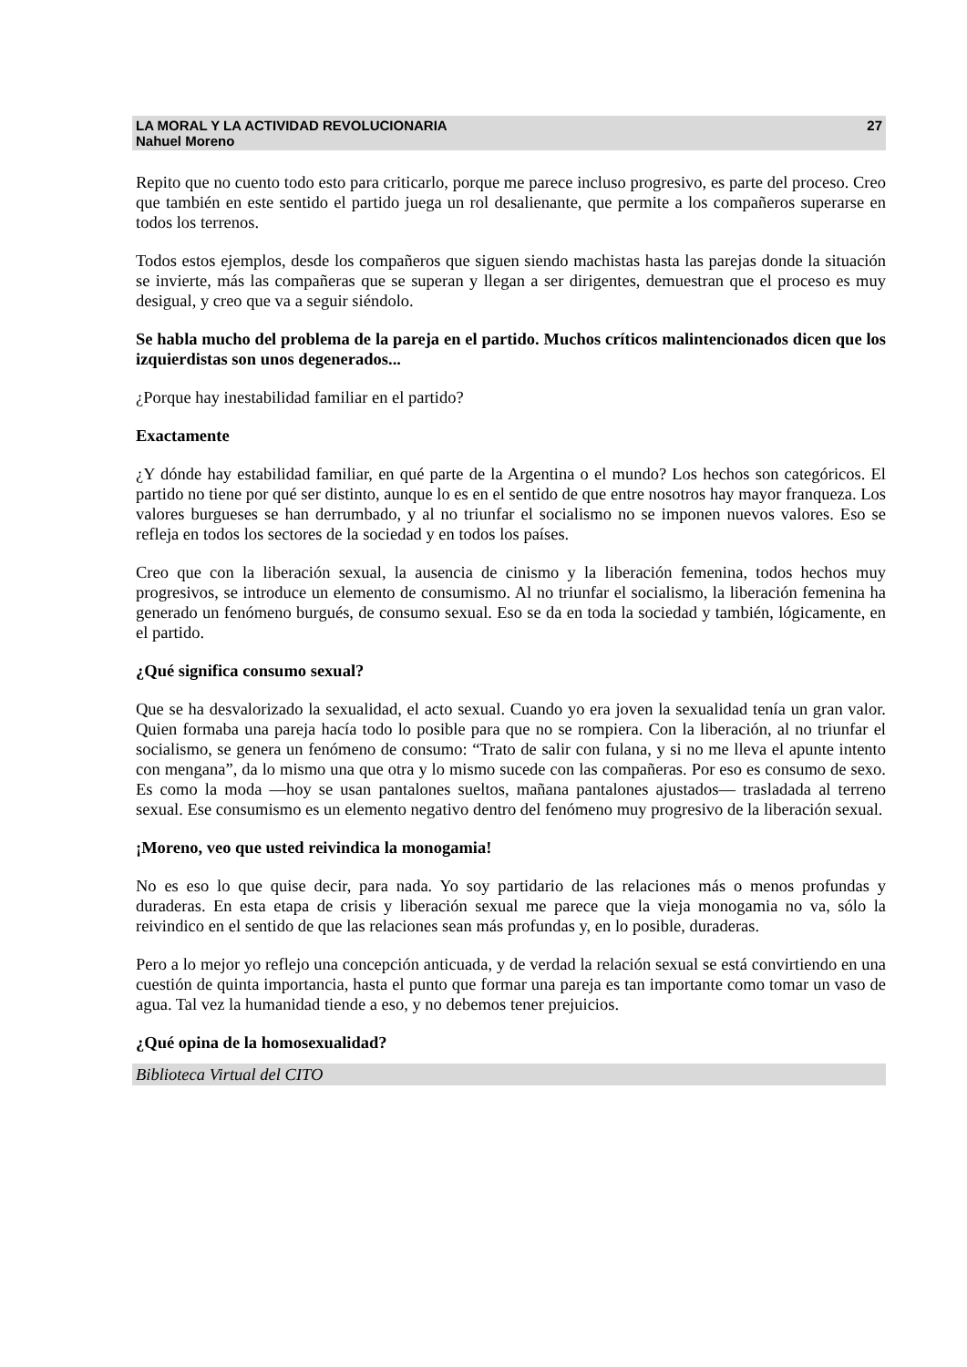LA MORAL Y LA ACTIVIDAD REVOLUCIONARIA
Nahuel Moreno
27
Repito que no cuento todo esto para criticarlo, porque me parece incluso progresivo, es parte del proceso. Creo que también en este sentido el partido juega un rol desalienante, que permite a los compañeros superarse en todos los terrenos.
Todos estos ejemplos, desde los compañeros que siguen siendo machistas hasta las parejas donde la situación se invierte, más las compañeras que se superan y llegan a ser dirigentes, demuestran que el proceso es muy desigual, y creo que va a seguir siéndolo.
Se habla mucho del problema de la pareja en el partido. Muchos críticos malintencionados dicen que los izquierdistas son unos degenerados...
¿Porque hay inestabilidad familiar en el partido?
Exactamente
¿Y dónde hay estabilidad familiar, en qué parte de la Argentina o el mundo? Los hechos son categóricos. El partido no tiene por qué ser distinto, aunque lo es en el sentido de que entre nosotros hay mayor franqueza. Los valores burgueses se han derrumbado, y al no triunfar el socialismo no se imponen nuevos valores. Eso se refleja en todos los sectores de la sociedad y en todos los países.
Creo que con la liberación sexual, la ausencia de cinismo y la liberación femenina, todos hechos muy progresivos, se introduce un elemento de consumismo. Al no triunfar el socialismo, la liberación femenina ha generado un fenómeno burgués, de consumo sexual. Eso se da en toda la sociedad y también, lógicamente, en el partido.
¿Qué significa consumo sexual?
Que se ha desvalorizado la sexualidad, el acto sexual. Cuando yo era joven la sexualidad tenía un gran valor. Quien formaba una pareja hacía todo lo posible para que no se rompiera. Con la liberación, al no triunfar el socialismo, se genera un fenómeno de consumo: “Trato de salir con fulana, y si no me lleva el apunte intento con mengana”, da lo mismo una que otra y lo mismo sucede con las compañeras. Por eso es consumo de sexo. Es como la moda —hoy se usan pantalones sueltos, mañana pantalones ajustados— trasladada al terreno sexual. Ese consumismo es un elemento negativo dentro del fenómeno muy progresivo de la liberación sexual.
¡Moreno, veo que usted reivindica la monogamia!
No es eso lo que quise decir, para nada. Yo soy partidario de las relaciones más o menos profundas y duraderas. En esta etapa de crisis y liberación sexual me parece que la vieja monogamia no va, sólo la reivindico en el sentido de que las relaciones sean más profundas y, en lo posible, duraderas.
Pero a lo mejor yo reflejo una concepción anticuada, y de verdad la relación sexual se está convirtiendo en una cuestión de quinta importancia, hasta el punto que formar una pareja es tan importante como tomar un vaso de agua. Tal vez la humanidad tiende a eso, y no debemos tener prejuicios.
¿Qué opina de la homosexualidad?
Biblioteca Virtual del CITO